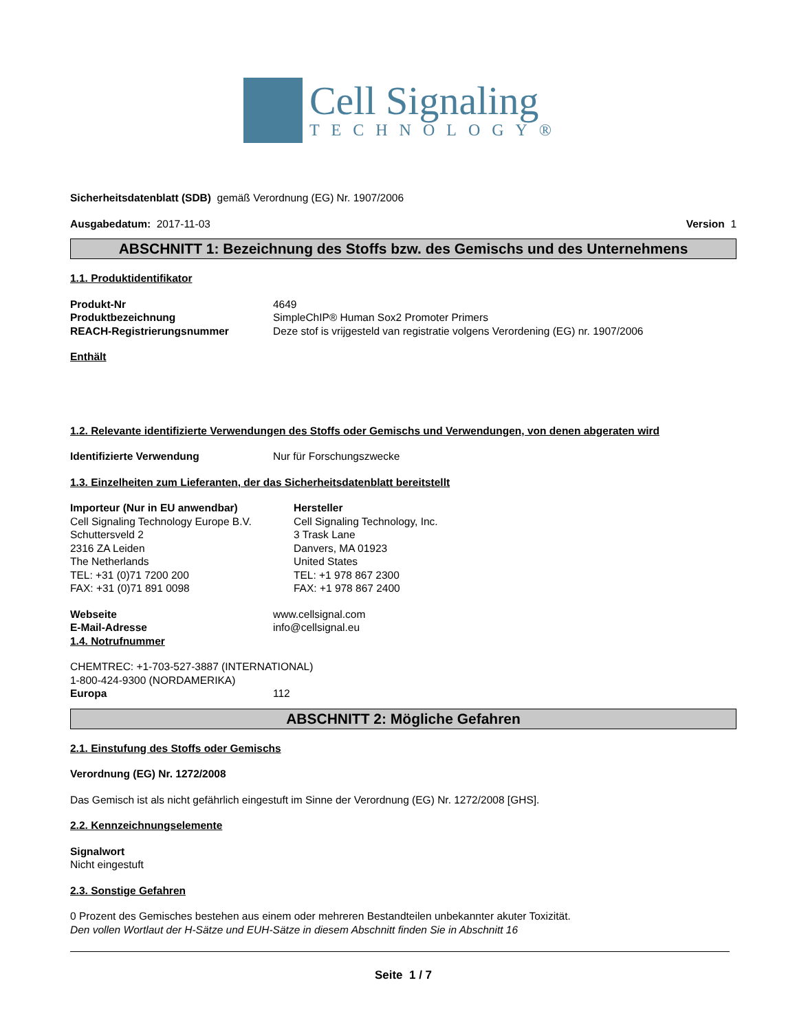Cell Signaling
TECHNOLOGY®
Sicherheitsdatenblatt (SDB) gemäß Verordnung (EG) Nr. 1907/2006
Ausgabedatum: 2017-11-03 Version 1
ABSCHNITT 1: Bezeichnung des Stoffs bzw. des Gemischs und des Unternehmens
1.1. Produktidentifikator
Produkt-Nr 4649
Produktbezeichnung SimpleChIP® Human Sox2 Promoter Primers
REACH-Registrierungsnummer Deze stof is vrijgesteld van registratie volgens Verordening (EG) nr. 1907/2006
Enthält
1.2. Relevante identifizierte Verwendungen des Stoffs oder Gemischs und Verwendungen, von denen abgeraten wird
Identifizierte Verwendung Nur für Forschungszwecke
1.3. Einzelheiten zum Lieferanten, der das Sicherheitsdatenblatt bereitstellt
Importeur (Nur in EU anwendbar)
Cell Signaling Technology Europe B.V.
Schuttersveld 2
2316 ZA Leiden
The Netherlands
TEL: +31 (0)71 7200 200
FAX: +31 (0)71 891 0098
Hersteller
Cell Signaling Technology, Inc.
3 Trask Lane
Danvers, MA 01923
United States
TEL: +1 978 867 2300
FAX: +1 978 867 2400
Webseite www.cellsignal.com
E-Mail-Adresse info@cellsignal.eu
1.4. Notrufnummer
CHEMTREC: +1-703-527-3887 (INTERNATIONAL)
1-800-424-9300 (NORDAMERIKA)
Europa 112
ABSCHNITT 2: Mögliche Gefahren
2.1. Einstufung des Stoffs oder Gemischs
Verordnung (EG) Nr. 1272/2008
Das Gemisch ist als nicht gefährlich eingestuft im Sinne der Verordnung (EG) Nr. 1272/2008 [GHS].
2.2. Kennzeichnungselemente
Signalwort
Nicht eingestuft
2.3. Sonstige Gefahren
0 Prozent des Gemisches bestehen aus einem oder mehreren Bestandteilen unbekannter akuter Toxizität.
Den vollen Wortlaut der H-Sätze und EUH-Sätze in diesem Abschnitt finden Sie in Abschnitt 16
Seite 1 / 7